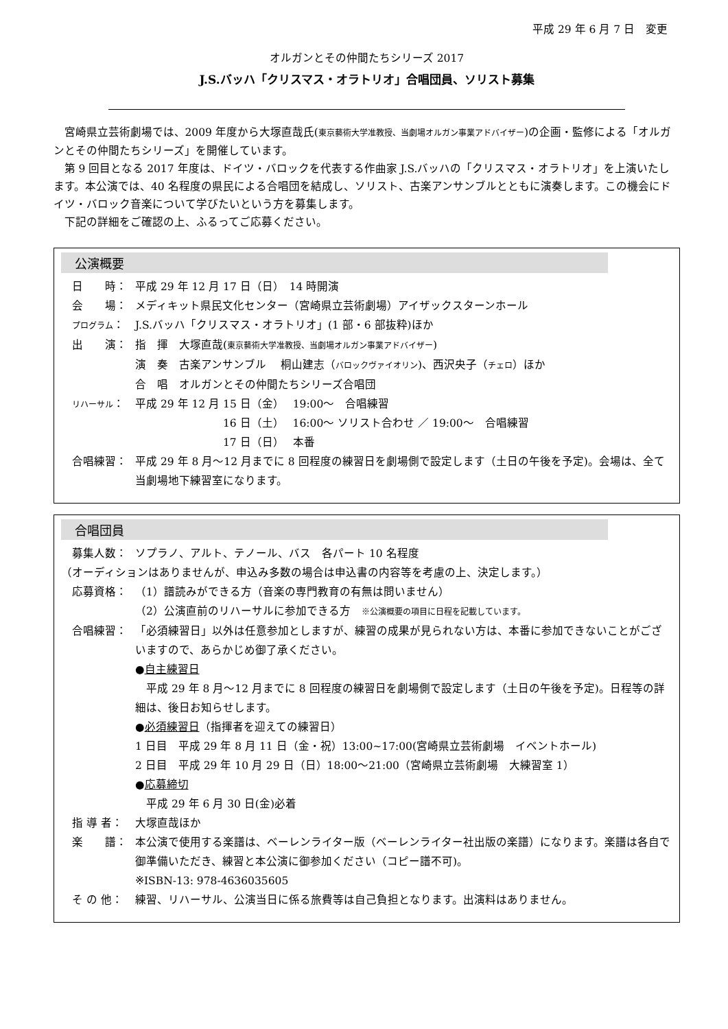平成 29 年 6 月 7 日　変更
オルガンとその仲間たちシリーズ 2017
J.S.バッハ「クリスマス・オラトリオ」合唱団員、ソリスト募集
宮崎県立芸術劇場では、2009 年度から大塚直哉氏(東京藝術大学准教授、当劇場オルガン事業アドバイザー)の企画・監修による「オルガンとその仲間たちシリーズ」を開催しています。
第 9 回目となる 2017 年度は、ドイツ・バロックを代表する作曲家 J.S.バッハの「クリスマス・オラトリオ」を上演いたします。本公演では、40 名程度の県民による合唱団を結成し、ソリスト、古楽アンサンブルとともに演奏します。この機会にドイツ・バロック音楽について学びたいという方を募集します。
下記の詳細をご確認の上、ふるってご応募ください。
公演概要
日　　時： 平成 29 年 12 月 17 日（日）　14 時開演
会　　場： メディキット県民文化センター（宮崎県立芸術劇場）アイザックスターンホール
プログラム：
J.S.バッハ「クリスマス・オラトリオ」(1 部・6 部抜粋)ほか
出　　演： 指　揮　大塚直哉(東京藝術大学准教授、当劇場オルガン事業アドバイザー)
演　奏　古楽アンサンブル　 桐山建志（バロックヴァイオリン)、西沢央子（チェロ）ほか
合　唱　オルガンとその仲間たちシリーズ合唱団
リハーサル：
平成 29 年 12 月 15 日（金）　 19:00～　合唱練習
　　　　　　　　16 日（土）　 16:00～ ソリスト合わせ ／ 19:00～　合唱練習
　　　　　　　　17 日（日）　 本番
合唱練習： 平成 29 年 8 月～12 月までに 8 回程度の練習日を劇場側で設定します（土日の午後を予定)。会場は、全て当劇場地下練習室になります。
合唱団員
募集人数： ソプラノ、アルト、テノール、バス　各パート 10 名程度
（オーディションはありませんが、申込み多数の場合は申込書の内容等を考慮の上、決定します。）
応募資格： （1）譜読みができる方（音楽の専門教育の有無は問いません）
（2）公演直前のリハーサルに参加できる方　※公演概要の項目に日程を記載しています。
合唱練習： 「必須練習日」以外は任意参加としますが、練習の成果が見られない方は、本番に参加できないことがございますので、あらかじめ御了承ください。
●自主練習日
　平成 29 年 8 月～12 月までに 8 回程度の練習日を劇場側で設定します（土日の午後を予定)。日程等の詳細は、後日お知らせします。
●必須練習日（指揮者を迎えての練習日）
1 日目　平成 29 年 8 月 11 日（金・祝）13:00~17:00(宮崎県立芸術劇場　イベントホール)
2 日目　平成 29 年 10 月 29 日（日）18:00～21:00（宮崎県立芸術劇場　大練習室 1）
●応募締切
　平成 29 年 6 月 30 日(金)必着
指 導 者： 大塚直哉ほか
楽　　譜： 本公演で使用する楽譜は、ベーレンライター版（ベーレンライター社出版の楽譜）になります。楽譜は各自で御準備いただき、練習と本公演に御参加ください（コピー譜不可)。
※ISBN-13: 978-4636035605
そ の 他： 練習、リハーサル、公演当日に係る旅費等は自己負担となります。出演料はありません。